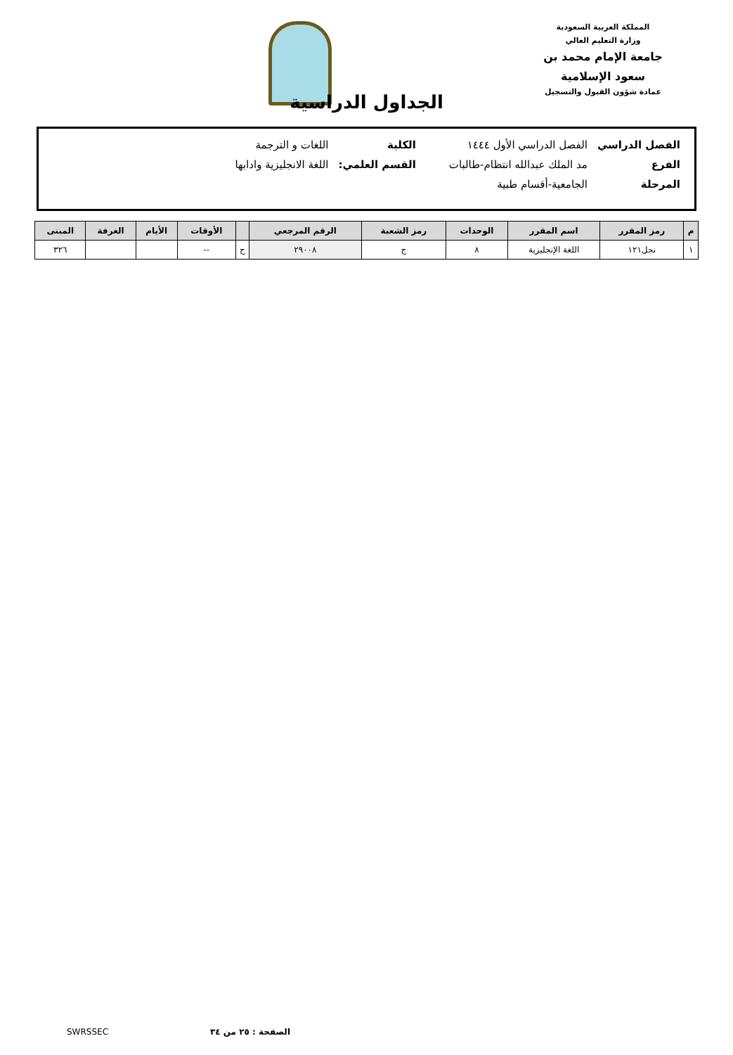المملكة العربية السعودية
وزارة التعليم العالي
جامعة الإمام محمد بن سعود الإسلامية
عمادة شؤون القبول والتسجيل
الجداول الدراسية
| الفصل الدراسي | الفصل الدراسي الأول ١٤٤٤ | الكلية | اللغات و الترجمة |
| الفرع | مد الملك عبدالله انتظام-طالبات | القسم العلمي: | اللغة الانجليزية وادابها |
| المرحلة | الجامعية-أقسام طبية | | |
| م | رمز المقرر | اسم المقرر | الوحدات | رمز الشعبة | الرقم المرجعي | | الأوقات | الأيام | الغرفة | المبنى |
| --- | --- | --- | --- | --- | --- | --- | --- | --- | --- | --- |
| ١ | نجل١٢١ | اللغة الإنجليزية | ٨ | ج | ٢٩٠٠٨ | ح | -- | | | ٣٢٦ |
الصفحة : ٢٥ من ٣٤ SWRSSEC